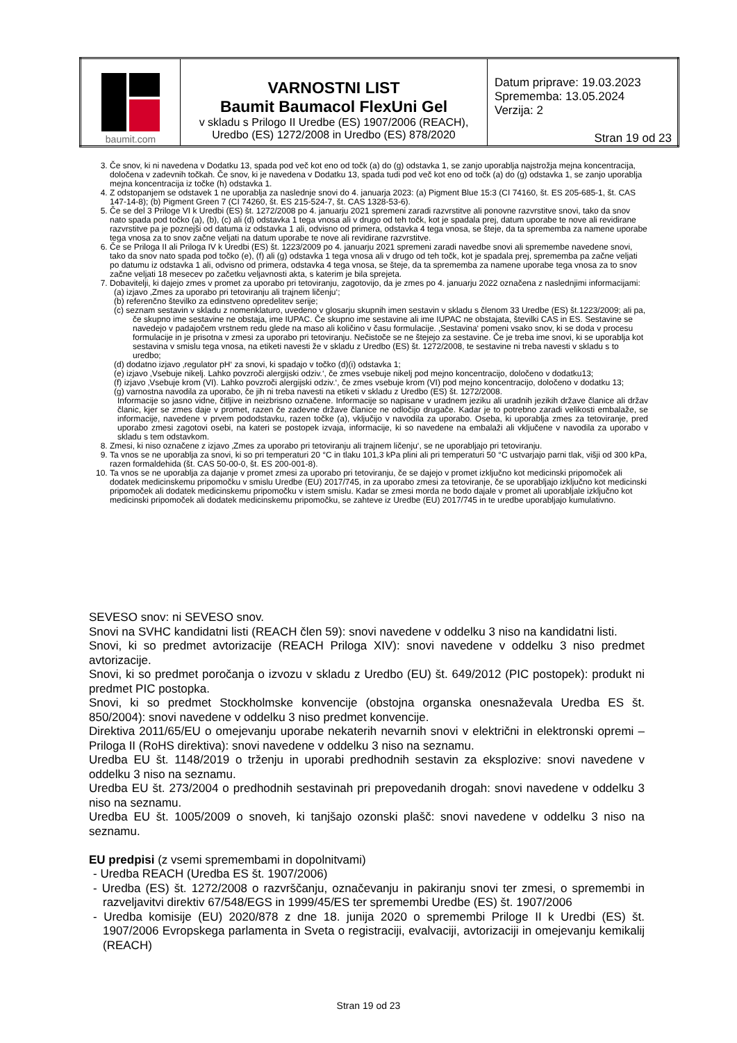| baumit.com | VARNOSTNI LIST Baumit Baumacol FlexUni Gel v skladu s Prilogo II Uredbe (ES) 1907/2006 (REACH), Uredbo (ES) 1272/2008 in Uredbo (ES) 878/2020 | Datum priprave: 19.03.2023 Sprememba: 13.05.2024 Verzija: 2 Stran 19 od 23 |
3. Če snov, ki ni navedena v Dodatku 13, spada pod več kot eno od točk (a) do (g) odstavka 1, se zanjo uporablja najstrožja mejna koncentracija, določena v zadevnih točkah. Če snov, ki je navedena v Dodatku 13, spada tudi pod več kot eno od točk (a) do (g) odstavka 1, se zanjo uporablja mejna koncentracija iz točke (h) odstavka 1.
4. Z odstopanjem se odstavek 1 ne uporablja za naslednje snovi do 4. januarja 2023: (a) Pigment Blue 15:3 (CI 74160, št. ES 205-685-1, št. CAS 147-14-8); (b) Pigment Green 7 (CI 74260, št. ES 215-524-7, št. CAS 1328-53-6).
5. Če se del 3 Priloge VI k Uredbi (ES) št. 1272/2008 po 4. januarju 2021 spremeni zaradi razvrstitve ali ponovne razvrstitve snovi, tako da snov nato spada pod točko (a), (b), (c) ali (d) odstavka 1 tega vnosa ali v drugo od teh točk, kot je spadala prej, datum uporabe te nove ali revidirane razvrstitve pa je poznejši od datuma iz odstavka 1 ali, odvisno od primera, odstavka 4 tega vnosa, se šteje, da ta sprememba za namene uporabe tega vnosa za to snov začne veljati na datum uporabe te nove ali revidirane razvrstitve.
6. Če se Priloga II ali Priloga IV k Uredbi (ES) št. 1223/2009 po 4. januarju 2021 spremeni zaradi navedbe snovi ali spremembe navedene snovi, tako da snov nato spada pod točko (e), (f) ali (g) odstavka 1 tega vnosa ali v drugo od teh točk, kot je spadala prej, sprememba pa začne veljati po datumu iz odstavka 1 ali, odvisno od primera, odstavka 4 tega vnosa, se šteje, da ta sprememba za namene uporabe tega vnosa za to snov začne veljati 18 mesecev po začetku veljavnosti akta, s katerim je bila sprejeta.
7. Dobavitelji, ki dajejo zmes v promet za uporabo pri tetoviranju, zagotovijo, da je zmes po 4. januarju 2022 označena z naslednjimi informacijami:
(a) izjavo ‚Zmes za uporabo pri tetoviranju ali trajnem ličenju‘;
(b) referenčno številko za edinstveno opredelitev serije;
(c) seznam sestavin v skladu z nomenklaturo, uvedeno v glosarju skupnih imen sestavin v skladu s členom 33 Uredbe (ES) št.1223/2009; ali pa, če skupno ime sestavine ne obstaja, ime IUPAC. Če skupno ime sestavine ali ime IUPAC ne obstajata, številki CAS in ES. Sestavine se navedejo v padajočem vrstnem redu glede na maso ali količino v času formulacije. ‚Sestavina‘ pomeni vsako snov, ki se doda v procesu formulacije in je prisotna v zmesi za uporabo pri tetoviranju. Nečistoče se ne štejejo za sestavine. Če je treba ime snovi, ki se uporablja kot sestavina v smislu tega vnosa, na etiketi navesti že v skladu z Uredbo (ES) št. 1272/2008, te sestavine ni treba navesti v skladu s to uredbo;
(d) dodatno izjavo ‚regulator pH‘ za snovi, ki spadajo v točko (d)(i) odstavka 1;
(e) izjavo ‚Vsebuje nikelj. Lahko povzroči alergijski odziv.‘, če zmes vsebuje nikelj pod mejno koncentracijo, določeno v dodatku13;
(f) izjavo ‚Vsebuje krom (VI). Lahko povzroči alergijski odziv.‘, če zmes vsebuje krom (VI) pod mejno koncentracijo, določeno v dodatku 13;
(g) varnostna navodila za uporabo, če jih ni treba navesti na etiketi v skladu z Uredbo (ES) št. 1272/2008.
Informacije so jasno vidne, čitljive in neizbrisno označene. Informacije so napisane v uradnem jeziku ali uradnih jezikih države članice ali držav članic, kjer se zmes daje v promet, razen če zadevne države članice ne odločijo drugače. Kadar je to potrebno zaradi velikosti embalaže, se informacije, navedene v prvem pododstavku, razen točke (a), vključijo v navodila za uporabo. Oseba, ki uporablja zmes za tetoviranje, pred uporabo zmesi zagotovi osebi, na kateri se postopek izvaja, informacije, ki so navedene na embalaži ali vključene v navodila za uporabo v skladu s tem odstavkom.
8. Zmesi, ki niso označene z izjavo ‚Zmes za uporabo pri tetoviranju ali trajnem ličenju‘, se ne uporabljajo pri tetoviranju.
9. Ta vnos se ne uporablja za snovi, ki so pri temperaturi 20 °C in tlaku 101,3 kPa plini ali pri temperaturi 50 °C ustvarjajo parni tlak, višji od 300 kPa, razen formaldehida (št. CAS 50-00-0, št. ES 200-001-8).
10. Ta vnos se ne uporablja za dajanje v promet zmesi za uporabo pri tetoviranju, če se dajejo v promet izključno kot medicinski pripomoček ali dodatek medicinskemu pripomočku v smislu Uredbe (EU) 2017/745, in za uporabo zmesi za tetoviranje, če se uporabljajo izključno kot medicinski pripomoček ali dodatek medicinskemu pripomočku v istem smislu. Kadar se zmesi morda ne bodo dajale v promet ali uporabljale izključno kot medicinski pripomoček ali dodatek medicinskemu pripomočku, se zahteve iz Uredbe (EU) 2017/745 in te uredbe uporabljajo kumulativno.
SEVESO snov: ni SEVESO snov.
Snovi na SVHC kandidatni listi (REACH člen 59): snovi navedene v oddelku 3 niso na kandidatni listi.
Snovi, ki so predmet avtorizacije (REACH Priloga XIV): snovi navedene v oddelku 3 niso predmet avtorizacije.
Snovi, ki so predmet poročanja o izvozu v skladu z Uredbo (EU) št. 649/2012 (PIC postopek): produkt ni predmet PIC postopka.
Snovi, ki so predmet Stockholmske konvencije (obstojna organska onesnaževala Uredba ES št. 850/2004): snovi navedene v oddelku 3 niso predmet konvencije.
Direktiva 2011/65/EU o omejevanju uporabe nekaterih nevarnih snovi v električni in elektronski opremi – Priloga II (RoHS direktiva): snovi navedene v oddelku 3 niso na seznamu.
Uredba EU št. 1148/2019 o trženju in uporabi predhodnih sestavin za eksplozive: snovi navedene v oddelku 3 niso na seznamu.
Uredba EU št. 273/2004 o predhodnih sestavinah pri prepovedanih drogah: snovi navedene v oddelku 3 niso na seznamu.
Uredba EU št. 1005/2009 o snoveh, ki tanjšajo ozonski plašč: snovi navedene v oddelku 3 niso na seznamu.
EU predpisi (z vsemi spremembami in dopolnitvami)
- Uredba REACH (Uredba ES št. 1907/2006)
- Uredba (ES) št. 1272/2008 o razvrščanju, označevanju in pakiranju snovi ter zmesi, o spremembi in razveljavitvi direktiv 67/548/EGS in 1999/45/ES ter spremembi Uredbe (ES) št. 1907/2006
- Uredba komisije (EU) 2020/878 z dne 18. junija 2020 o spremembi Priloge II k Uredbi (ES) št. 1907/2006 Evropskega parlamenta in Sveta o registraciji, evalvaciji, avtorizaciji in omejevanju kemikalij (REACH)
Stran 19 od 23